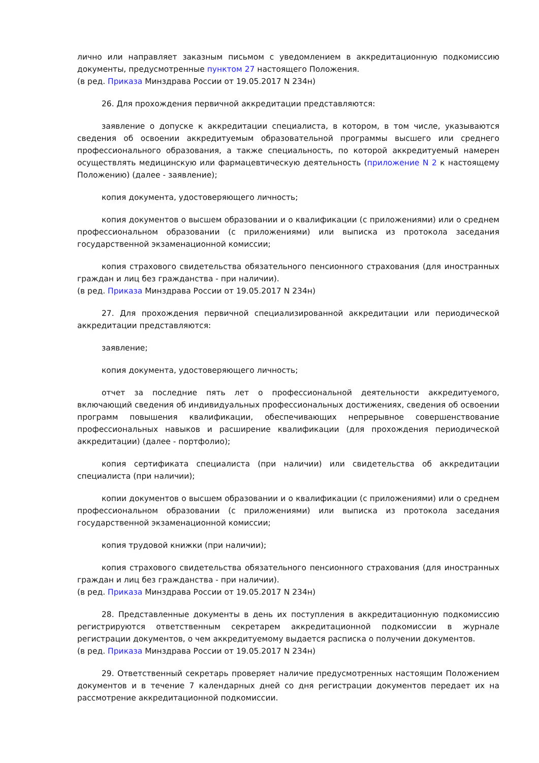лично или направляет заказным письмом с уведомлением в аккредитационную подкомиссию документы, предусмотренные пунктом 27 настоящего Положения.
(в ред. Приказа Минздрава России от 19.05.2017 N 234н)
26. Для прохождения первичной аккредитации представляются:
заявление о допуске к аккредитации специалиста, в котором, в том числе, указываются сведения об освоении аккредитуемым образовательной программы высшего или среднего профессионального образования, а также специальность, по которой аккредитуемый намерен осуществлять медицинскую или фармацевтическую деятельность (приложение N 2 к настоящему Положению) (далее - заявление);
копия документа, удостоверяющего личность;
копия документов о высшем образовании и о квалификации (с приложениями) или о среднем профессиональном образовании (с приложениями) или выписка из протокола заседания государственной экзаменационной комиссии;
копия страхового свидетельства обязательного пенсионного страхования (для иностранных граждан и лиц без гражданства - при наличии).
(в ред. Приказа Минздрава России от 19.05.2017 N 234н)
27. Для прохождения первичной специализированной аккредитации или периодической аккредитации представляются:
заявление;
копия документа, удостоверяющего личность;
отчет за последние пять лет о профессиональной деятельности аккредитуемого, включающий сведения об индивидуальных профессиональных достижениях, сведения об освоении программ повышения квалификации, обеспечивающих непрерывное совершенствование профессиональных навыков и расширение квалификации (для прохождения периодической аккредитации) (далее - портфолио);
копия сертификата специалиста (при наличии) или свидетельства об аккредитации специалиста (при наличии);
копии документов о высшем образовании и о квалификации (с приложениями) или о среднем профессиональном образовании (с приложениями) или выписка из протокола заседания государственной экзаменационной комиссии;
копия трудовой книжки (при наличии);
копия страхового свидетельства обязательного пенсионного страхования (для иностранных граждан и лиц без гражданства - при наличии).
(в ред. Приказа Минздрава России от 19.05.2017 N 234н)
28. Представленные документы в день их поступления в аккредитационную подкомиссию регистрируются ответственным секретарем аккредитационной подкомиссии в журнале регистрации документов, о чем аккредитуемому выдается расписка о получении документов.
(в ред. Приказа Минздрава России от 19.05.2017 N 234н)
29. Ответственный секретарь проверяет наличие предусмотренных настоящим Положением документов и в течение 7 календарных дней со дня регистрации документов передает их на рассмотрение аккредитационной подкомиссии.